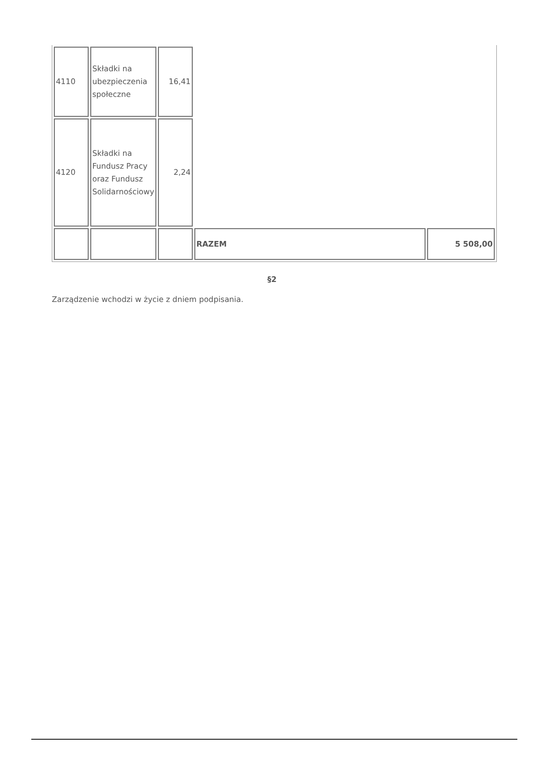| 4110 | Składki na ubezpieczenia społeczne | 16,41 | | |
| 4120 | Składki na Fundusz Pracy oraz Fundusz Solidarnościowy | 2,24 | | |
| | | | RAZEM | 5 508,00 |
§2
Zarządzenie wchodzi w życie z dniem podpisania.